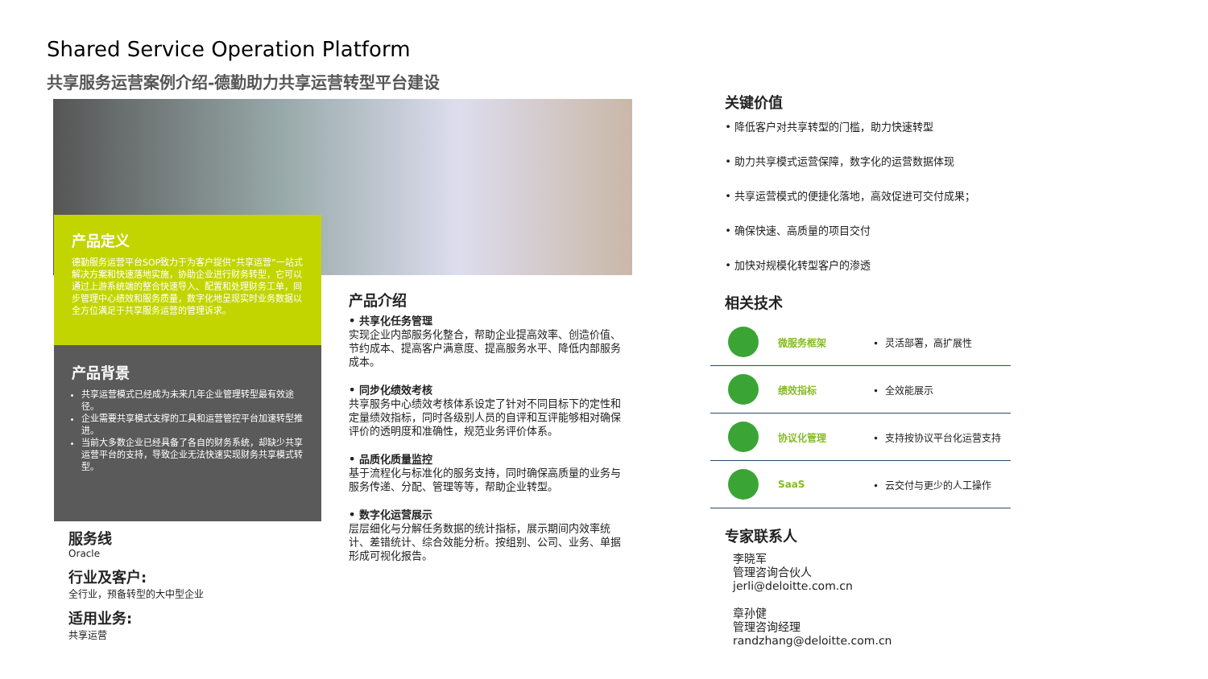Shared Service Operation Platform
共享服务运营案例介绍-德勤助力共享运营转型平台建设
产品定义
德勤服务运营平台SOP致力于为客户提供“共享运营”一站式解决方案和快速落地实施，协助企业进行财务转型，它可以通过上游系统端的整合快速导入、配置和处理财务工单，同步管理中心绩效和服务质量，数字化地呈现实时业务数据以全方位满足于共享服务运营的管理诉求。
产品背景
共享运营模式已经成为未来几年企业管理转型最有效途径。
企业需要共享模式支撑的工具和运营管控平台加速转型推进。
当前大多数企业已经具备了各自的财务系统，却缺少共享运营平台的支持，导致企业无法快速实现财务共享模式转型。
服务线
Oracle
行业及客户:
全行业，预备转型的大中型企业
适用业务:
共享运营
产品介绍
• 共享化任务管理
实现企业内部服务化整合，帮助企业提高效率、创造价值、节约成本、提高客户满意度、提高服务水平、降低内部服务成本。
• 同步化绩效考核
共享服务中心绩效考核体系设定了针对不同目标下的定性和定量绩效指标，同时各级别人员的自评和互评能够相对确保评价的透明度和准确性，规范业务评价体系。
• 品质化质量监控
基于流程化与标准化的服务支持，同时确保高质量的业务与服务传递、分配、管理等等，帮助企业转型。
• 数字化运营展示
层层细化与分解任务数据的统计指标，展示期间内效率统计、差错统计、综合效能分析。按组别、公司、业务、单据形成可视化报告。
关键价值
降低客户对共享转型的门槛，助力快速转型
助力共享模式运营保障，数字化的运营数据体现
共享运营模式的便捷化落地，高效促进可交付成果；
确保快速、高质量的项目交付
加快对规模化转型客户的渗透
相关技术
微服务框架
• 灵活部署，高扩展性
绩效指标
• 全效能展示
协议化管理
• 支持按协议平台化运营支持
SaaS
• 云交付与更少的人工操作
专家联系人
李晓军
管理咨询合伙人
jerli@deloitte.com.cn
章孙健
管理咨询经理
randzhang@deloitte.com.cn